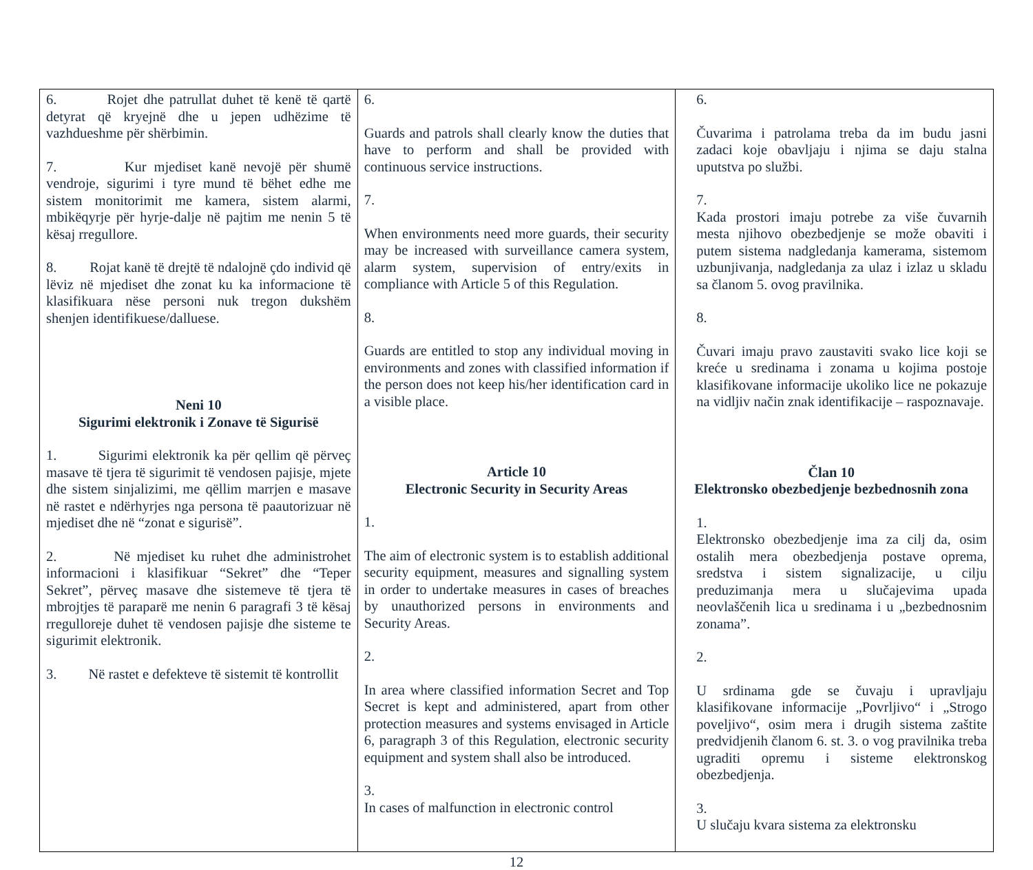| 6. Rojet dhe patrullat duhet të kenë të qartë detyrat që kryejnë dhe u jepen udhëzime të vazhdueshme për shërbimin. 7. Kur mjediset kanë nevojë për shumë vendroje, sigurimi i tyre mund të bëhet edhe me sistem monitorimit me kamera, sistem alarmi, mbikëqyrje për hyrje-dalje në pajtim me nenin 5 të kësaj rregullore. 8. Rojat kanë të drejtë të ndalojnë çdo individ që lëviz në mjediset dhe zonat ku ka informacione të klasifikuara nëse personi nuk tregon dukshëm shenjen identifikuese/dalluese. Neni 10 Sigurimi elektronik i Zonave të Sigurisë 1. Sigurimi elektronik ka për qellim që përveç masave të tjera të sigurimit të vendosen pajisje, mjete dhe sistem sinjalizimi, me qëllim marrjen e masave në rastet e ndërhyrjes nga persona të paautorizuar në mjediset dhe në “zonat e sigurisë”. 2. Në mjediset ku ruhet dhe administrohet informacioni i klasifikuar “Sekret” dhe “Teper Sekret”, përveç masave dhe sistemeve të tjera të mbrojtjes të paraparë me nenin 6 paragrafi 3 të kësaj rregulloreje duhet të vendosen pajisje dhe sisteme te sigurimit elektronik. 3. Në rastet e defekteve të sistemit të kontrollit | 6. Guards and patrols shall clearly know the duties that have to perform and shall be provided with continuous service instructions. 7. When environments need more guards, their security may be increased with surveillance camera system, alarm system, supervision of entry/exits in compliance with Article 5 of this Regulation. 8. Guards are entitled to stop any individual moving in environments and zones with classified information if the person does not keep his/her identification card in a visible place. Article 10 Electronic Security in Security Areas 1. The aim of electronic system is to establish additional security equipment, measures and signalling system in order to undertake measures in cases of breaches by unauthorized persons in environments and Security Areas. 2. In area where classified information Secret and Top Secret is kept and administered, apart from other protection measures and systems envisaged in Article 6, paragraph 3 of this Regulation, electronic security equipment and system shall also be introduced. 3. In cases of malfunction in electronic control | 6. Čuvarima i patrolama treba da im budu jasni zadaci koje obavljaju i njima se daju stalna uputstva po službi. 7. Kada prostori imaju potrebe za više čuvarnih mesta njihovo obezbedjenje se može obaviti i putem sistema nadgledanja kamerama, sistemom uzbunjivanja, nadgledanja za ulaz i izlaz u skladu sa članom 5. ovog pravilnika. 8. Čuvari imaju pravo zaustaviti svako lice koji se kreće u sredinama i zonama u kojima postoje klasifikovane informacije ukoliko lice ne pokazuje na vidljiv način znak identifikacije – raspoznavaje. Član 10 Elektronsko obezbedjenje bezbednosnih zona 1. Elektronsko obezbedjenje ima za cilj da, osim ostalih mera obezbedjenja postave oprema, sredstva i sistem signalizacije, u cilju preduzimanja mera u slučajevima upada neovlaščenih lica u sredinama i u „bezbednosnim zonama”. 2. U srdinama gde se čuvaju i upravljaju klasifikovane informacije „Povrljivo“ i „Strogo poveljivo“, osim mera i drugih sistema zaštite predvidjenih članom 6. st. 3. o vog pravilnika treba ugraditi opremu i sisteme elektronskog obezbedjenja. 3. U slučaju kvara sistema za elektronsku |
12